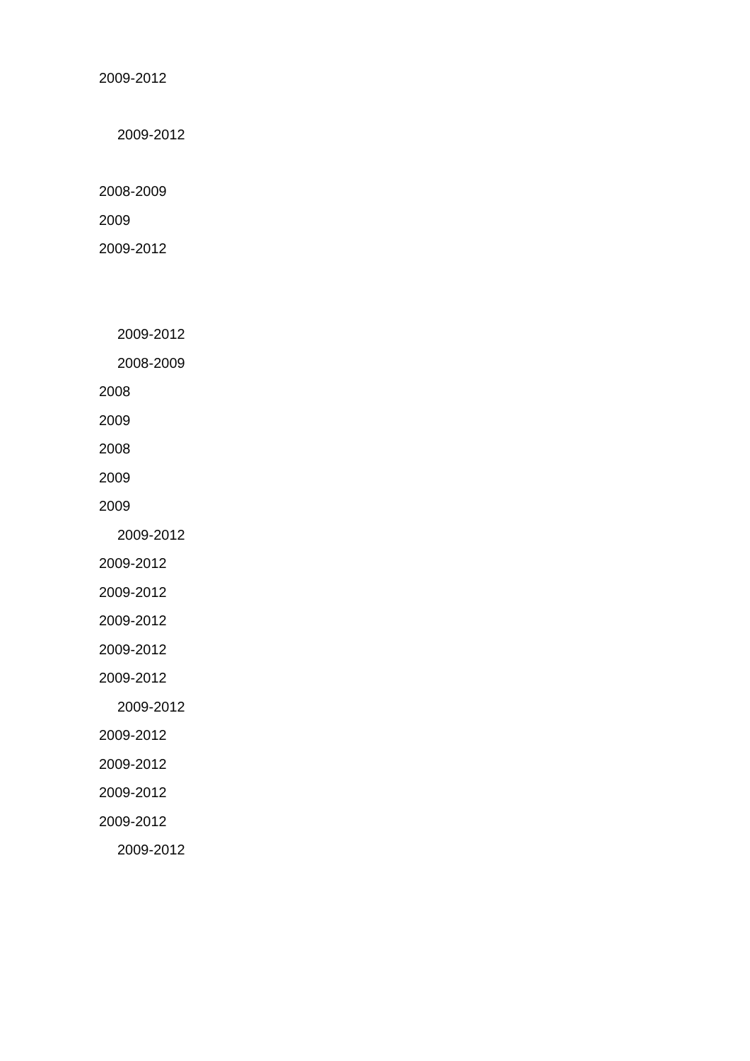2009-2012
2009-2012
2008-2009
2009
2009-2012
2009-2012
2008-2009
2008
2009
2008
2009
2009
2009-2012
2009-2012
2009-2012
2009-2012
2009-2012
2009-2012
2009-2012
2009-2012
2009-2012
2009-2012
2009-2012
2009-2012